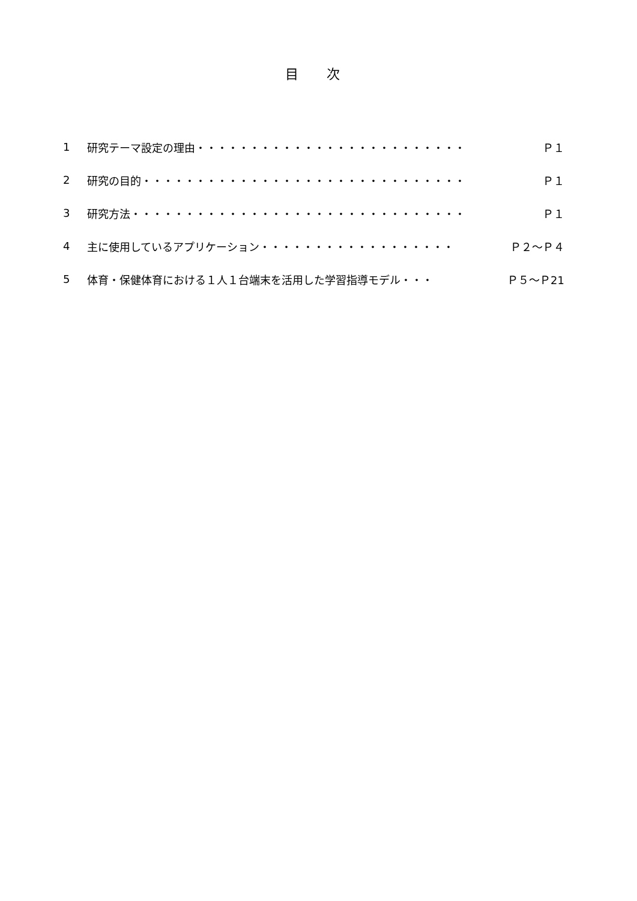目 次
1 研究テーマ設定の理由・・・・・・・・・・・・・・・・・・・・・・・・・ Ｐ１
2 研究の目的・・・・・・・・・・・・・・・・・・・・・・・・・・・・・・ Ｐ１
3 研究方法・・・・・・・・・・・・・・・・・・・・・・・・・・・・・・・ Ｐ１
4 主に使用しているアプリケーション・・・・・・・・・・・・・・・・・・ Ｐ２～Ｐ４
5 体育・保健体育における１人１台端末を活用した学習指導モデル・・・ Ｐ５～Ｐ21